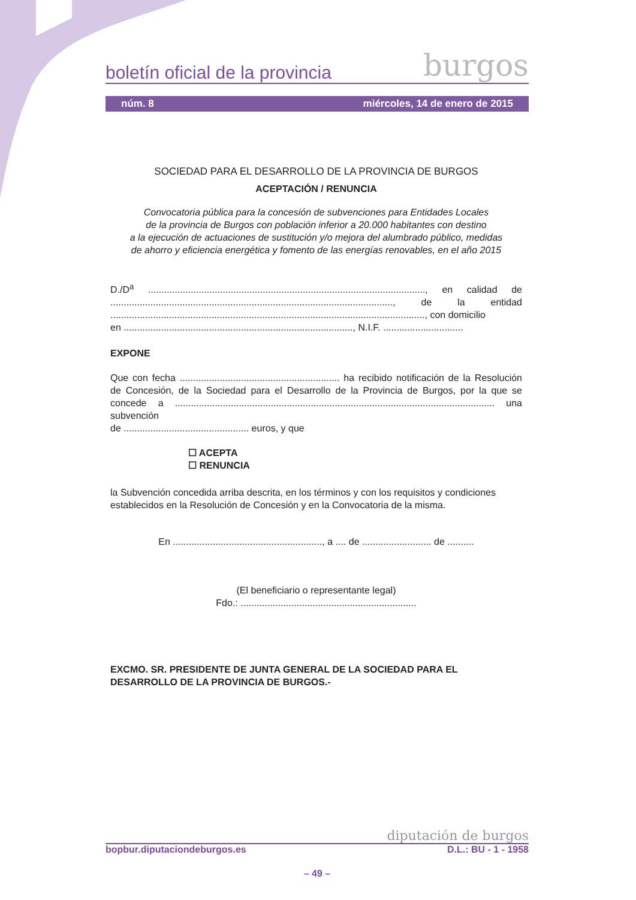boletín oficial de la provincia burgos
núm. 8 miércoles, 14 de enero de 2015
SOCIEDAD PARA EL DESARROLLO DE LA PROVINCIA DE BURGOS
ACEPTACIÓN / RENUNCIA
Convocatoria pública para la concesión de subvenciones para Entidades Locales
de la provincia de Burgos con población inferior a 20.000 habitantes con destino
a la ejecución de actuaciones de sustitución y/o mejora del alumbrado público, medidas
de ahorro y eficiencia energética y fomento de las energías renovables, en el año 2015
D./D<sup>a</sup> ........................................................................................................, en calidad de .........................................................................................................., de la entidad ......................................................................................................................, con domicilio
en ......................................................................................, N.I.F. ..............................
EXPONE
Que con fecha ............................................................ ha recibido notificación de la Resolución de Concesión, de la Sociedad para el Desarrollo de la Provincia de Burgos, por la que se concede a ........................................................................................................................ una subvención
de ............................................... euros, y que
☐ ACEPTA
☐ RENUNCIA
la Subvención concedida arriba descrita, en los términos y con los requisitos y condiciones establecidos en la Resolución de Concesión y en la Convocatoria de la misma.
En ........................................................, a .... de .......................... de ..........
(El beneficiario o representante legal)
Fdo.: ..................................................................
EXCMO. SR. PRESIDENTE DE JUNTA GENERAL DE LA SOCIEDAD PARA EL DESARROLLO DE LA PROVINCIA DE BURGOS.-
diputación de burgos
bopbur.diputaciondeburgos.es D.L.: BU - 1 - 1958
– 49 –